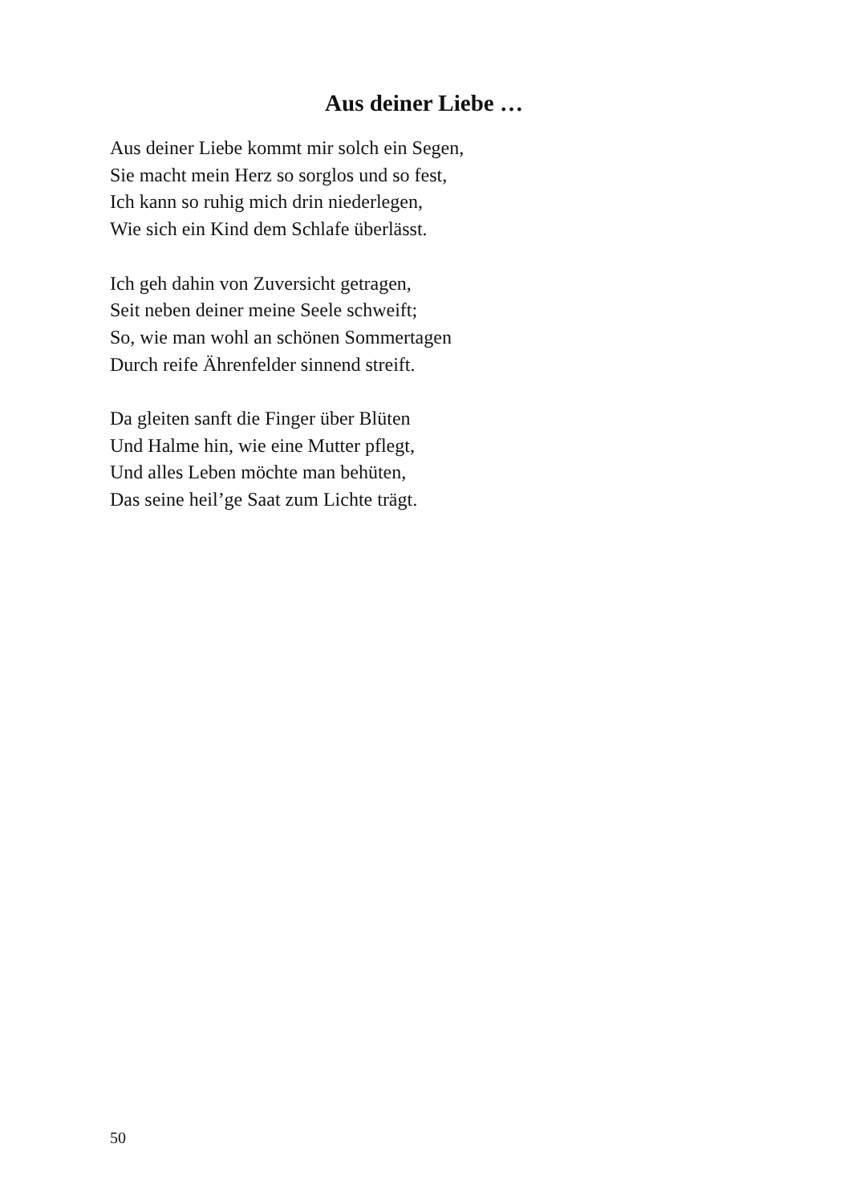Aus deiner Liebe …
Aus deiner Liebe kommt mir solch ein Segen,
Sie macht mein Herz so sorglos und so fest,
Ich kann so ruhig mich drin niederlegen,
Wie sich ein Kind dem Schlafe überlässt.
Ich geh dahin von Zuversicht getragen,
Seit neben deiner meine Seele schweift;
So, wie man wohl an schönen Sommertagen
Durch reife Ährenfelder sinnend streift.
Da gleiten sanft die Finger über Blüten
Und Halme hin, wie eine Mutter pflegt,
Und alles Leben möchte man behüten,
Das seine heil’ge Saat zum Lichte trägt.
50